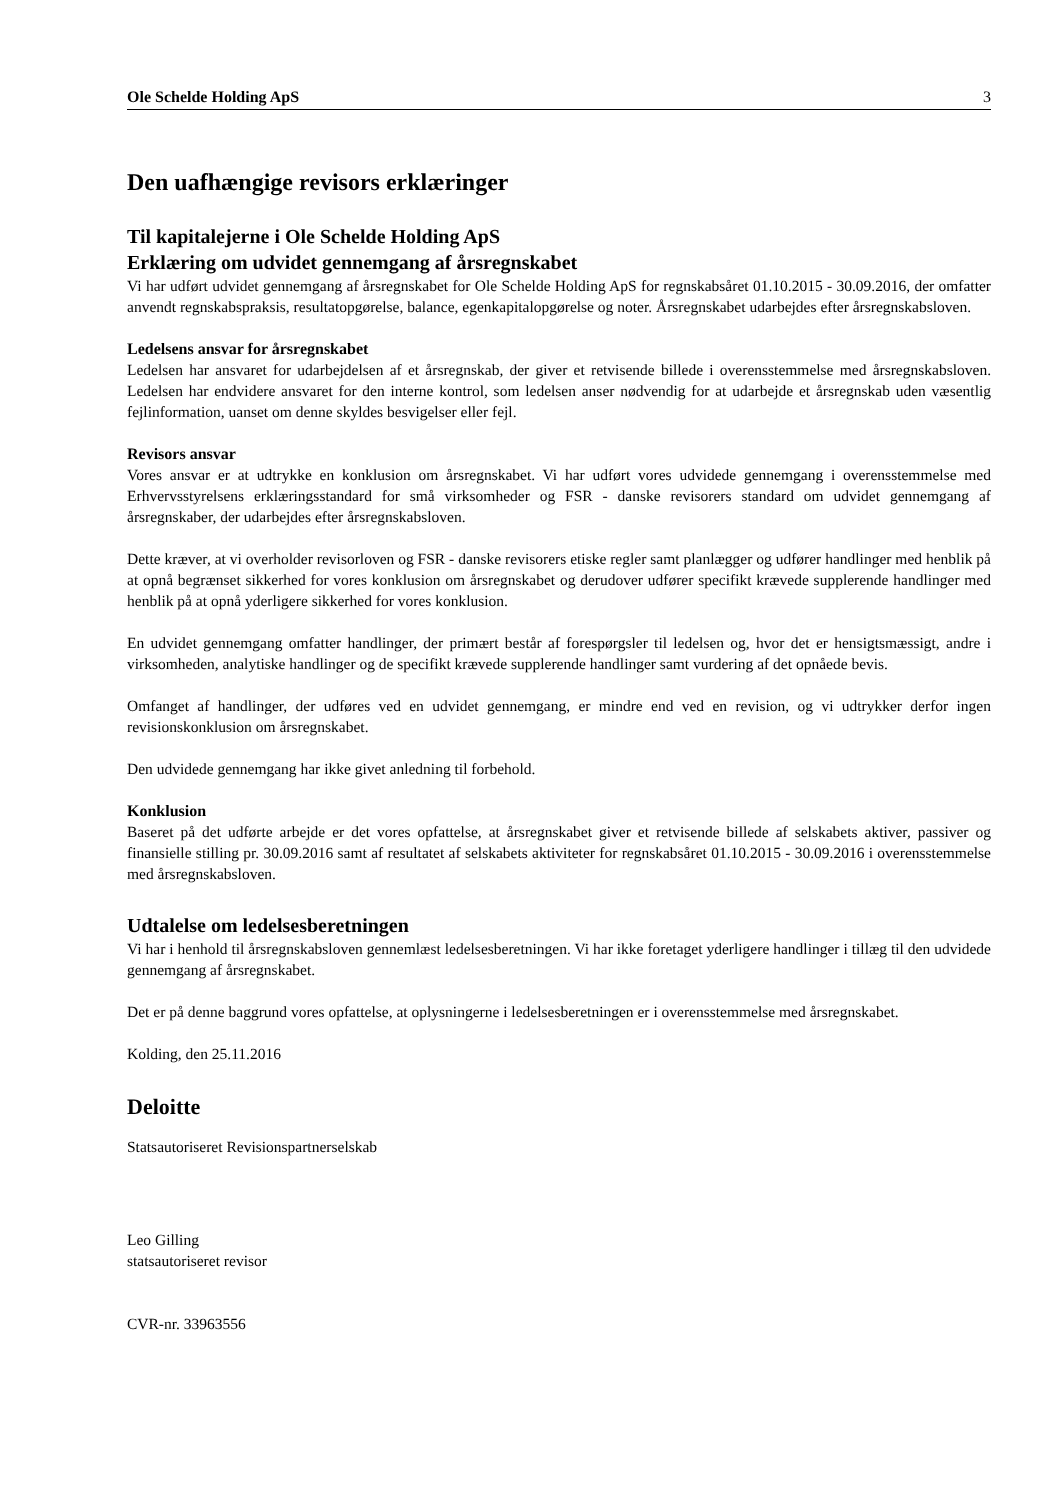Ole Schelde Holding ApS 3
Den uafhængige revisors erklæringer
Til kapitalejerne i Ole Schelde Holding ApS
Erklæring om udvidet gennemgang af årsregnskabet
Vi har udført udvidet gennemgang af årsregnskabet for Ole Schelde Holding ApS for regnskabsåret 01.10.2015 - 30.09.2016, der omfatter anvendt regnskabspraksis, resultatopgørelse, balance, egenkapitalopgørelse og noter. Årsregnskabet udarbejdes efter årsregnskabsloven.
Ledelsens ansvar for årsregnskabet
Ledelsen har ansvaret for udarbejdelsen af et årsregnskab, der giver et retvisende billede i overensstemmelse med årsregnskabsloven. Ledelsen har endvidere ansvaret for den interne kontrol, som ledelsen anser nødvendig for at udarbejde et årsregnskab uden væsentlig fejlinformation, uanset om denne skyldes besvigelser eller fejl.
Revisors ansvar
Vores ansvar er at udtrykke en konklusion om årsregnskabet. Vi har udført vores udvidede gennemgang i overensstemmelse med Erhvervsstyrelsens erklæringsstandard for små virksomheder og FSR - danske revisorers standard om udvidet gennemgang af årsregnskaber, der udarbejdes efter årsregnskabsloven.
Dette kræver, at vi overholder revisorloven og FSR - danske revisorers etiske regler samt planlægger og udfører handlinger med henblik på at opnå begrænset sikkerhed for vores konklusion om årsregnskabet og derudover udfører specifikt krævede supplerende handlinger med henblik på at opnå yderligere sikkerhed for vores konklusion.
En udvidet gennemgang omfatter handlinger, der primært består af forespørgsler til ledelsen og, hvor det er hensigtsmæssigt, andre i virksomheden, analytiske handlinger og de specifikt krævede supplerende handlinger samt vurdering af det opnåede bevis.
Omfanget af handlinger, der udføres ved en udvidet gennemgang, er mindre end ved en revision, og vi udtrykker derfor ingen revisionskonklusion om årsregnskabet.
Den udvidede gennemgang har ikke givet anledning til forbehold.
Konklusion
Baseret på det udførte arbejde er det vores opfattelse, at årsregnskabet giver et retvisende billede af selskabets aktiver, passiver og finansielle stilling pr. 30.09.2016 samt af resultatet af selskabets aktiviteter for regnskabsåret 01.10.2015 - 30.09.2016 i overensstemmelse med årsregnskabsloven.
Udtalelse om ledelsesberetningen
Vi har i henhold til årsregnskabsloven gennemlæst ledelsesberetningen. Vi har ikke foretaget yderligere handlinger i tillæg til den udvidede gennemgang af årsregnskabet.
Det er på denne baggrund vores opfattelse, at oplysningerne i ledelsesberetningen er i overensstemmelse med årsregnskabet.
Kolding, den 25.11.2016
Deloitte
Statsautoriseret Revisionspartnerselskab
Leo Gilling
statsautoriseret revisor
CVR-nr. 33963556